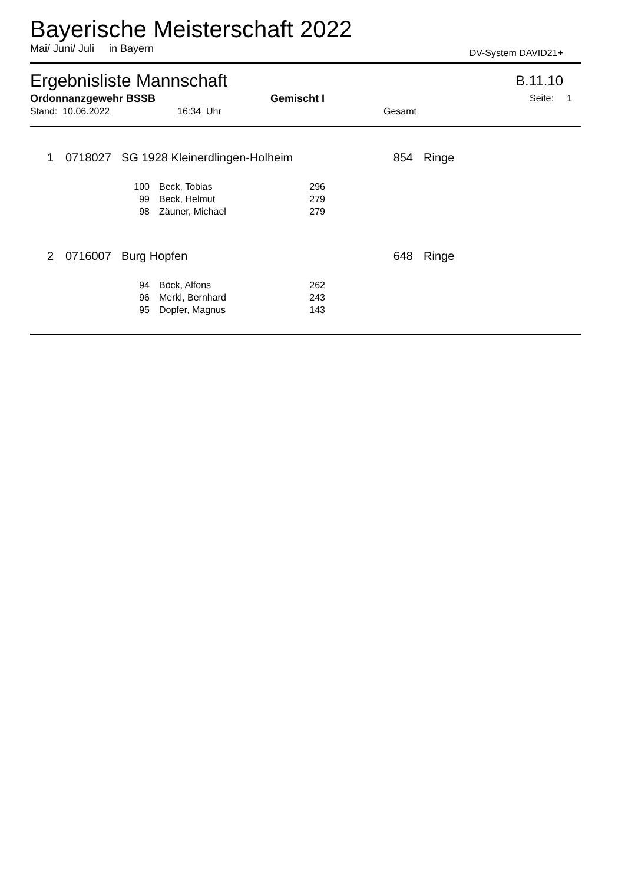Bayerische Meisterschaft 2022
Mai/ Juni/ Juli in Bayern DV-System DAVID21+
Ergebnisliste Mannschaft B.11.10
Ordonnanzgewehr BSSB Gemischt I Seite: 1
Stand: 10.06.2022 16:34 Uhr Gesamt
| 1 | | 0718027 | SG 1928 Kleinerdlingen-Holheim | 854 | Ringe |
| 100 | | Beck, Tobias | 296 |
| 99 | | Beck, Helmut | 279 |
| 98 | | Zäuner, Michael | 279 |
| 2 | | 0716007 | Burg Hopfen | 648 | Ringe |
| 94 | | Böck, Alfons | 262 |
| 96 | | Merkl, Bernhard | 243 |
| 95 | | Dopfer, Magnus | 143 |